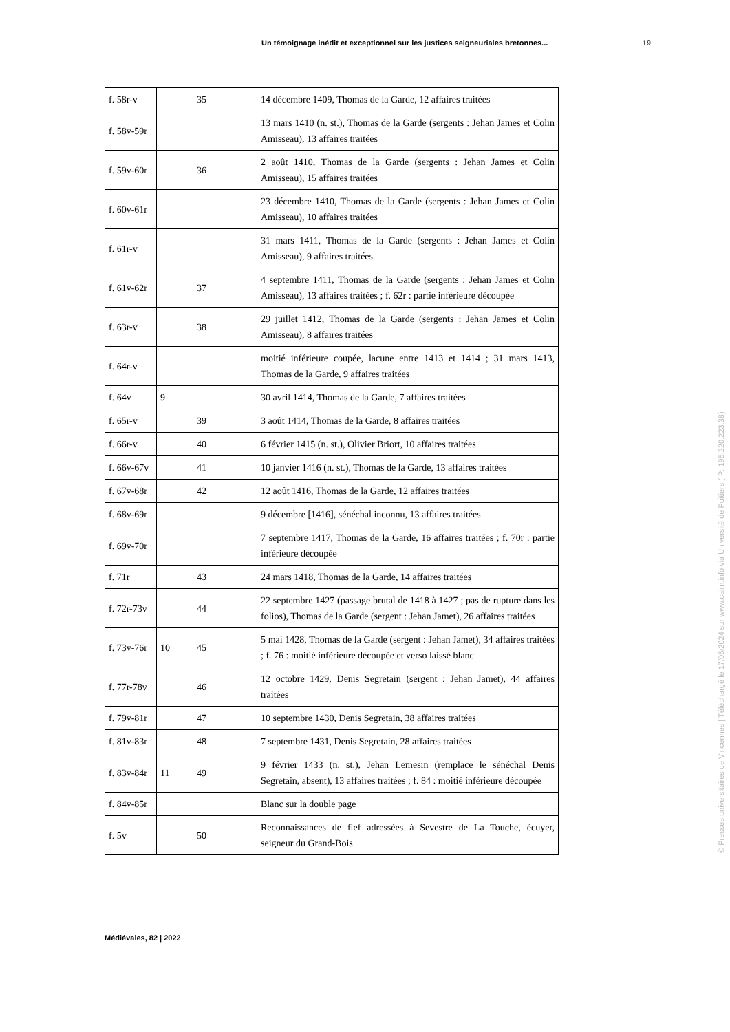Un témoignage inédit et exceptionnel sur les justices seigneuriales bretonnes... 19
| f. 58r-v | | 35 | 14 décembre 1409, Thomas de la Garde, 12 affaires traitées |
| f. 58v-59r | | | 13 mars 1410 (n. st.), Thomas de la Garde (sergents : Jehan James et Colin Amisseau), 13 affaires traitées |
| f. 59v-60r | | 36 | 2 août 1410, Thomas de la Garde (sergents : Jehan James et Colin Amisseau), 15 affaires traitées |
| f. 60v-61r | | | 23 décembre 1410, Thomas de la Garde (sergents : Jehan James et Colin Amisseau), 10 affaires traitées |
| f. 61r-v | | | 31 mars 1411, Thomas de la Garde (sergents : Jehan James et Colin Amisseau), 9 affaires traitées |
| f. 61v-62r | | 37 | 4 septembre 1411, Thomas de la Garde (sergents : Jehan James et Colin Amisseau), 13 affaires traitées ; f. 62r : partie inférieure découpée |
| f. 63r-v | | 38 | 29 juillet 1412, Thomas de la Garde (sergents : Jehan James et Colin Amisseau), 8 affaires traitées |
| f. 64r-v | | | moitié inférieure coupée, lacune entre 1413 et 1414 ; 31 mars 1413, Thomas de la Garde, 9 affaires traitées |
| f. 64v | 9 | | 30 avril 1414, Thomas de la Garde, 7 affaires traitées |
| f. 65r-v | | 39 | 3 août 1414, Thomas de la Garde, 8 affaires traitées |
| f. 66r-v | | 40 | 6 février 1415 (n. st.), Olivier Briort, 10 affaires traitées |
| f. 66v-67v | | 41 | 10 janvier 1416 (n. st.), Thomas de la Garde, 13 affaires traitées |
| f. 67v-68r | | 42 | 12 août 1416, Thomas de la Garde, 12 affaires traitées |
| f. 68v-69r | | | 9 décembre [1416], sénéchal inconnu, 13 affaires traitées |
| f. 69v-70r | | | 7 septembre 1417, Thomas de la Garde, 16 affaires traitées ; f. 70r : partie inférieure découpée |
| f. 71r | | 43 | 24 mars 1418, Thomas de la Garde, 14 affaires traitées |
| f. 72r-73v | | 44 | 22 septembre 1427 (passage brutal de 1418 à 1427 ; pas de rupture dans les folios), Thomas de la Garde (sergent : Jehan Jamet), 26 affaires traitées |
| f. 73v-76r | 10 | 45 | 5 mai 1428, Thomas de la Garde (sergent : Jehan Jamet), 34 affaires traitées ; f. 76 : moitié inférieure découpée et verso laissé blanc |
| f. 77r-78v | | 46 | 12 octobre 1429, Denis Segretain (sergent : Jehan Jamet), 44 affaires traitées |
| f. 79v-81r | | 47 | 10 septembre 1430, Denis Segretain, 38 affaires traitées |
| f. 81v-83r | | 48 | 7 septembre 1431, Denis Segretain, 28 affaires traitées |
| f. 83v-84r | 11 | 49 | 9 février 1433 (n. st.), Jehan Lemesin (remplace le sénéchal Denis Segretain, absent), 13 affaires traitées ; f. 84 : moitié inférieure découpée |
| f. 84v-85r | | | Blanc sur la double page |
| f. 5v | | 50 | Reconnaissances de fief adressées à Sevestre de La Touche, écuyer, seigneur du Grand-Bois |
Médiévales, 82 | 2022
© Presses universitaires de Vincennes | Téléchargé le 17/06/2024 sur www.cairn.info via Université de Poitiers (IP: 195.220.223.38)